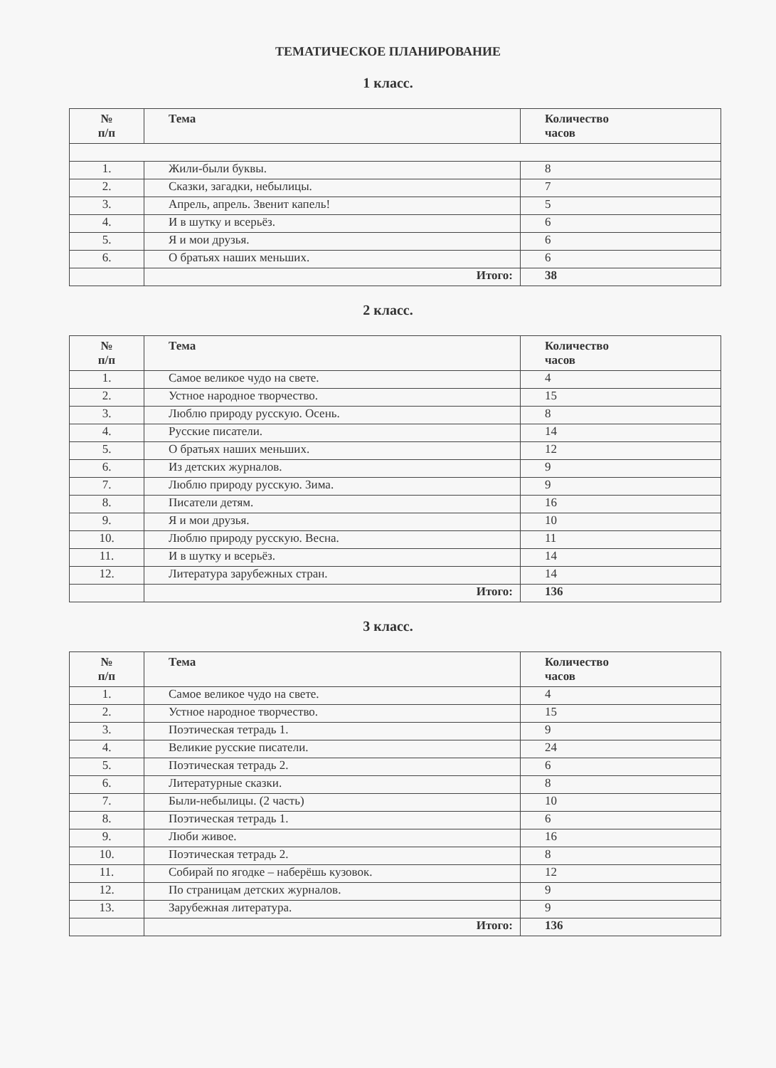ТЕМАТИЧЕСКОЕ ПЛАНИРОВАНИЕ
1 класс.
| № п/п | Тема | Количество часов |
| --- | --- | --- |
| 1. | Жили-были буквы. | 8 |
| 2. | Сказки, загадки, небылицы. | 7 |
| 3. | Апрель, апрель. Звенит капель! | 5 |
| 4. | И в шутку и всерьёз. | 6 |
| 5. | Я и мои друзья. | 6 |
| 6. | О братьях наших меньших. | 6 |
| | Итого: | 38 |
2 класс.
| № п/п | Тема | Количество часов |
| --- | --- | --- |
| 1. | Самое великое чудо на свете. | 4 |
| 2. | Устное народное творчество. | 15 |
| 3. | Люблю природу русскую. Осень. | 8 |
| 4. | Русские писатели. | 14 |
| 5. | О братьях наших меньших. | 12 |
| 6. | Из детских журналов. | 9 |
| 7. | Люблю природу русскую. Зима. | 9 |
| 8. | Писатели детям. | 16 |
| 9. | Я и мои друзья. | 10 |
| 10. | Люблю природу русскую. Весна. | 11 |
| 11. | И в шутку и всерьёз. | 14 |
| 12. | Литература зарубежных стран. | 14 |
| | Итого: | 136 |
3 класс.
| № п/п | Тема | Количество часов |
| --- | --- | --- |
| 1. | Самое великое чудо на свете. | 4 |
| 2. | Устное народное творчество. | 15 |
| 3. | Поэтическая тетрадь 1. | 9 |
| 4. | Великие русские писатели. | 24 |
| 5. | Поэтическая тетрадь 2. | 6 |
| 6. | Литературные сказки. | 8 |
| 7. | Были-небылицы. (2 часть) | 10 |
| 8. | Поэтическая тетрадь 1. | 6 |
| 9. | Люби живое. | 16 |
| 10. | Поэтическая тетрадь 2. | 8 |
| 11. | Собирай по ягодке – наберёшь кузовок. | 12 |
| 12. | По страницам детских журналов. | 9 |
| 13. | Зарубежная литература. | 9 |
| | Итого: | 136 |